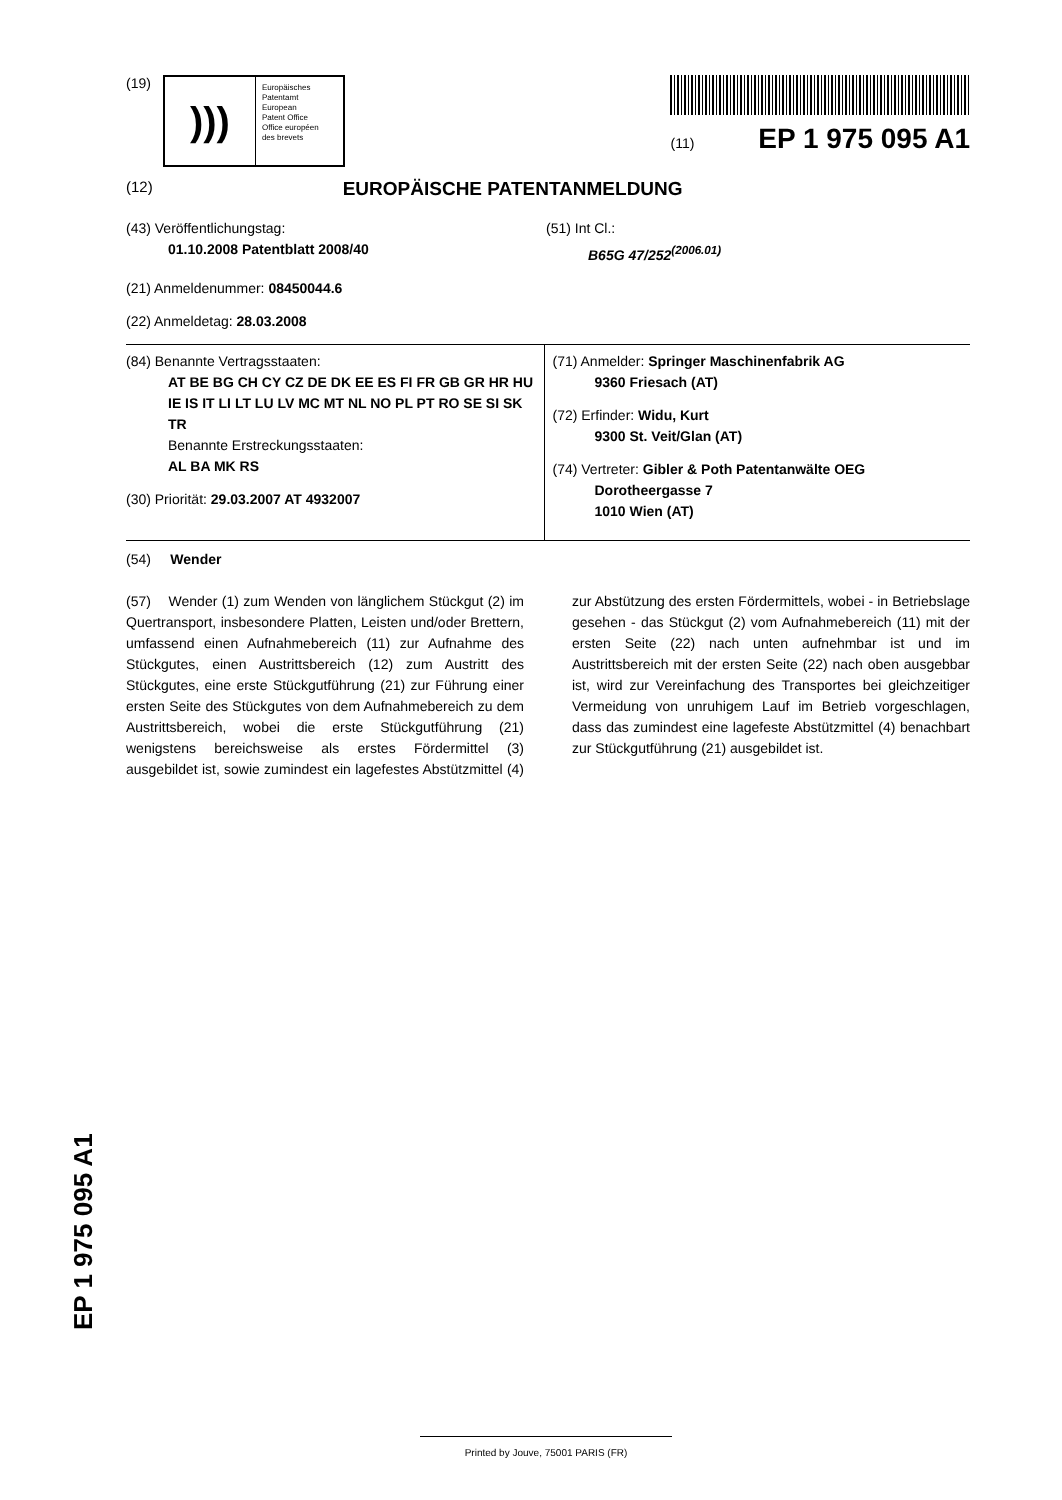(19)
)))
Europäisches
Patentamt
European
Patent Office
Office européen
des brevets
(11) EP 1 975 095 A1
(12) EUROPÄISCHE PATENTANMELDUNG
(43) Veröffentlichungstag:
01.10.2008 Patentblatt 2008/40
(51) Int Cl.:
B65G 47/252<sup>(2006.01)</sup>
(21) Anmeldenummer: 08450044.6
(22) Anmeldetag: 28.03.2008
(84) Benannte Vertragsstaaten:
AT BE BG CH CY CZ DE DK EE ES FI FR GB GR HR HU IE IS IT LI LT LU LV MC MT NL NO PL PT RO SE SI SK TR
Benannte Erstreckungsstaaten:
AL BA MK RS
(30) Priorität: 29.03.2007 AT 4932007
(71) Anmelder: Springer Maschinenfabrik AG
9360 Friesach (AT)
(72) Erfinder: Widu, Kurt
9300 St. Veit/Glan (AT)
(74) Vertreter: Gibler & Poth Patentanwälte OEG
Dorotheergasse 7
1010 Wien (AT)
(54) Wender
(57) Wender (1) zum Wenden von länglichem Stückgut (2) im Quertransport, insbesondere Platten, Leisten und/oder Brettern, umfassend einen Aufnahmebereich (11) zur Aufnahme des Stückgutes, einen Austrittsbereich (12) zum Austritt des Stückgutes, eine erste Stückgutführung (21) zur Führung einer ersten Seite des Stückgutes von dem Aufnahmebereich zu dem Austrittsbereich, wobei die erste Stückgutführung (21) wenigstens bereichsweise als erstes Fördermittel (3) ausgebildet ist, sowie zumindest ein lagefestes Abstützmittel (4) zur Abstützung des ersten Fördermittels, wobei - in Betriebslage gesehen - das Stückgut (2) vom Aufnahmebereich (11) mit der ersten Seite (22) nach unten aufnehmbar ist und im Austrittsbereich mit der ersten Seite (22) nach oben ausgebbar ist, wird zur Vereinfachung des Transportes bei gleichzeitiger Vermeidung von unruhigem Lauf im Betrieb vorgeschlagen, dass das zumindest eine lagefeste Abstützmittel (4) benachbart zur Stückgutführung (21) ausgebildet ist.
EP 1 975 095 A1
Printed by Jouve, 75001 PARIS (FR)